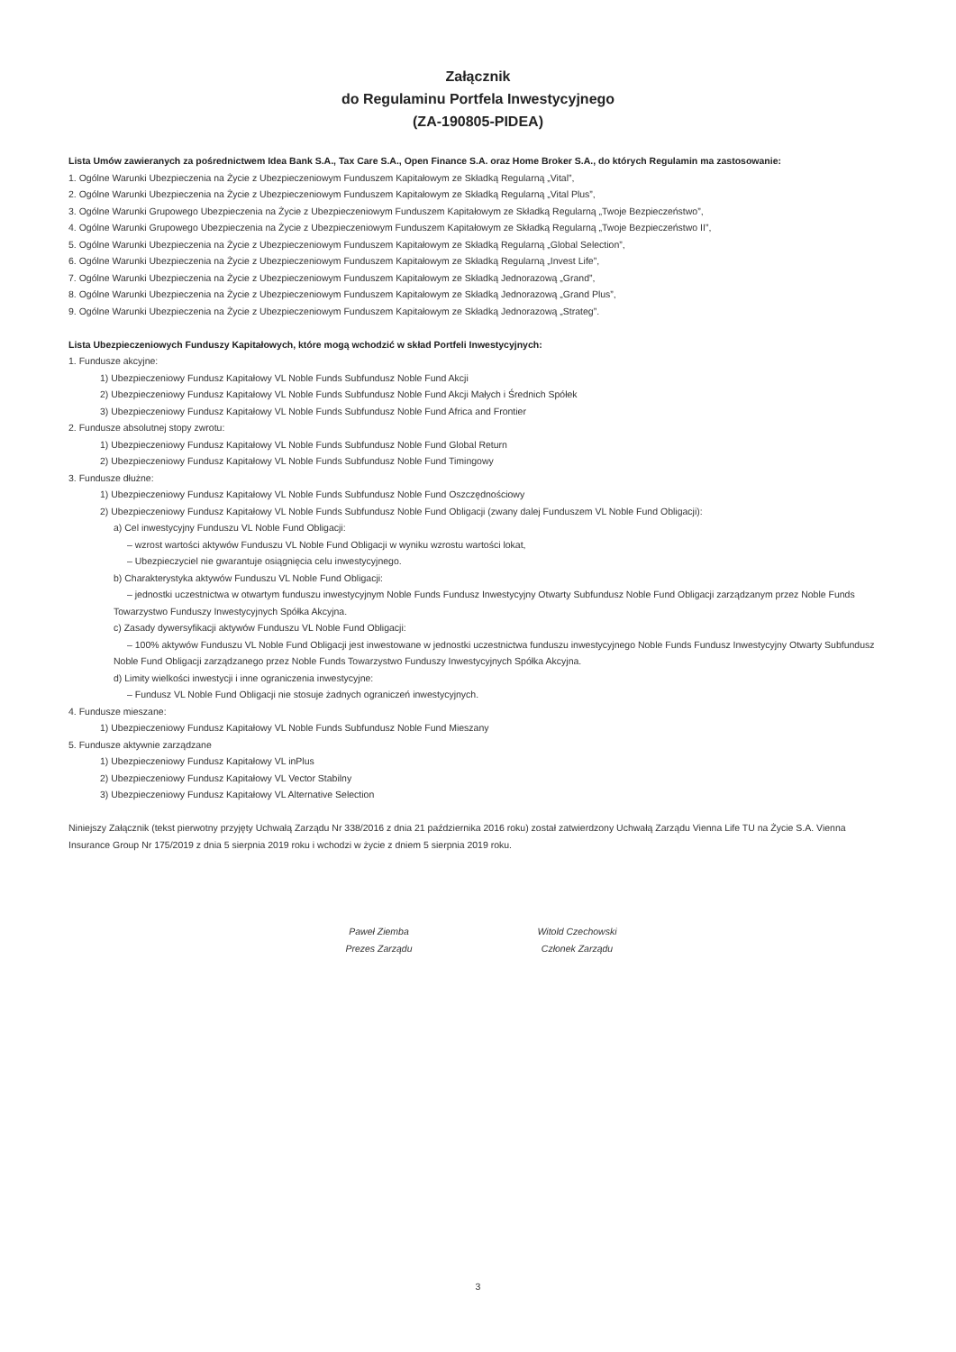Załącznik
do Regulaminu Portfela Inwestycyjnego
(ZA-190805-PIDEA)
Lista Umów zawieranych za pośrednictwem Idea Bank S.A., Tax Care S.A., Open Finance S.A. oraz Home Broker S.A., do których Regulamin ma zastosowanie:
1. Ogólne Warunki Ubezpieczenia na Życie z Ubezpieczeniowym Funduszem Kapitałowym ze Składką Regularną „Vital”,
2. Ogólne Warunki Ubezpieczenia na Życie z Ubezpieczeniowym Funduszem Kapitałowym ze Składką Regularną „Vital Plus”,
3. Ogólne Warunki Grupowego Ubezpieczenia na Życie z Ubezpieczeniowym Funduszem Kapitałowym ze Składką Regularną „Twoje Bezpieczeństwo”,
4. Ogólne Warunki Grupowego Ubezpieczenia na Życie z Ubezpieczeniowym Funduszem Kapitałowym ze Składką Regularną „Twoje Bezpieczeństwo II”,
5. Ogólne Warunki Ubezpieczenia na Życie z Ubezpieczeniowym Funduszem Kapitałowym ze Składką Regularną „Global Selection”,
6. Ogólne Warunki Ubezpieczenia na Życie z Ubezpieczeniowym Funduszem Kapitałowym ze Składką Regularną „Invest Life”,
7. Ogólne Warunki Ubezpieczenia na Życie z Ubezpieczeniowym Funduszem Kapitałowym ze Składką Jednorazową „Grand”,
8. Ogólne Warunki Ubezpieczenia na Życie z Ubezpieczeniowym Funduszem Kapitałowym ze Składką Jednorazową „Grand Plus”,
9. Ogólne Warunki Ubezpieczenia na Życie z Ubezpieczeniowym Funduszem Kapitałowym ze Składką Jednorazową „Strateg”.
Lista Ubezpieczeniowych Funduszy Kapitałowych, które mogą wchodzić w skład Portfeli Inwestycyjnych:
1. Fundusze akcyjne:
1) Ubezpieczeniowy Fundusz Kapitałowy VL Noble Funds Subfundusz Noble Fund Akcji
2) Ubezpieczeniowy Fundusz Kapitałowy VL Noble Funds Subfundusz Noble Fund Akcji Małych i Średnich Spółek
3) Ubezpieczeniowy Fundusz Kapitałowy VL Noble Funds Subfundusz Noble Fund Africa and Frontier
2. Fundusze absolutnej stopy zwrotu:
1) Ubezpieczeniowy Fundusz Kapitałowy VL Noble Funds Subfundusz Noble Fund Global Return
2) Ubezpieczeniowy Fundusz Kapitałowy VL Noble Funds Subfundusz Noble Fund Timingowy
3. Fundusze dłużne:
1) Ubezpieczeniowy Fundusz Kapitałowy VL Noble Funds Subfundusz Noble Fund Oszczędnościowy
2) Ubezpieczeniowy Fundusz Kapitałowy VL Noble Funds Subfundusz Noble Fund Obligacji (zwany dalej Funduszem VL Noble Fund Obligacji):
a) Cel inwestycyjny Funduszu VL Noble Fund Obligacji:
– wzrost wartości aktywów Funduszu VL Noble Fund Obligacji w wyniku wzrostu wartości lokat,
– Ubezpieczyciel nie gwarantuje osiągnięcia celu inwestycyjnego.
b) Charakterystyka aktywów Funduszu VL Noble Fund Obligacji:
– jednostki uczestnictwa w otwartym funduszu inwestycyjnym Noble Funds Fundusz Inwestycyjny Otwarty Subfundusz Noble Fund Obligacji zarządzanym przez Noble Funds Towarzystwo Funduszy Inwestycyjnych Spółka Akcyjna.
c) Zasady dywersyfikacji aktywów Funduszu VL Noble Fund Obligacji:
– 100% aktywów Funduszu VL Noble Fund Obligacji jest inwestowane w jednostki uczestnictwa funduszu inwestycyjnego Noble Funds Fundusz Inwestycyjny Otwarty Subfundusz Noble Fund Obligacji zarządzanego przez Noble Funds Towarzystwo Funduszy Inwestycyjnych Spółka Akcyjna.
d) Limity wielkości inwestycji i inne ograniczenia inwestycyjne:
– Fundusz VL Noble Fund Obligacji nie stosuje żadnych ograniczeń inwestycyjnych.
4. Fundusze mieszane:
1) Ubezpieczeniowy Fundusz Kapitałowy VL Noble Funds Subfundusz Noble Fund Mieszany
5. Fundusze aktywnie zarządzane
1) Ubezpieczeniowy Fundusz Kapitałowy VL inPlus
2) Ubezpieczeniowy Fundusz Kapitałowy VL Vector Stabilny
3) Ubezpieczeniowy Fundusz Kapitałowy VL Alternative Selection
Niniejszy Załącznik (tekst pierwotny przyjęty Uchwałą Zarządu Nr 338/2016 z dnia 21 października 2016 roku) został zatwierdzony Uchwałą Zarządu Vienna Life TU na Życie S.A. Vienna Insurance Group Nr 175/2019 z dnia 5 sierpnia 2019 roku i wchodzi w życie z dniem 5 sierpnia 2019 roku.
Paweł Ziemba
Prezes Zarządu
Witold Czechowski
Członek Zarządu
3